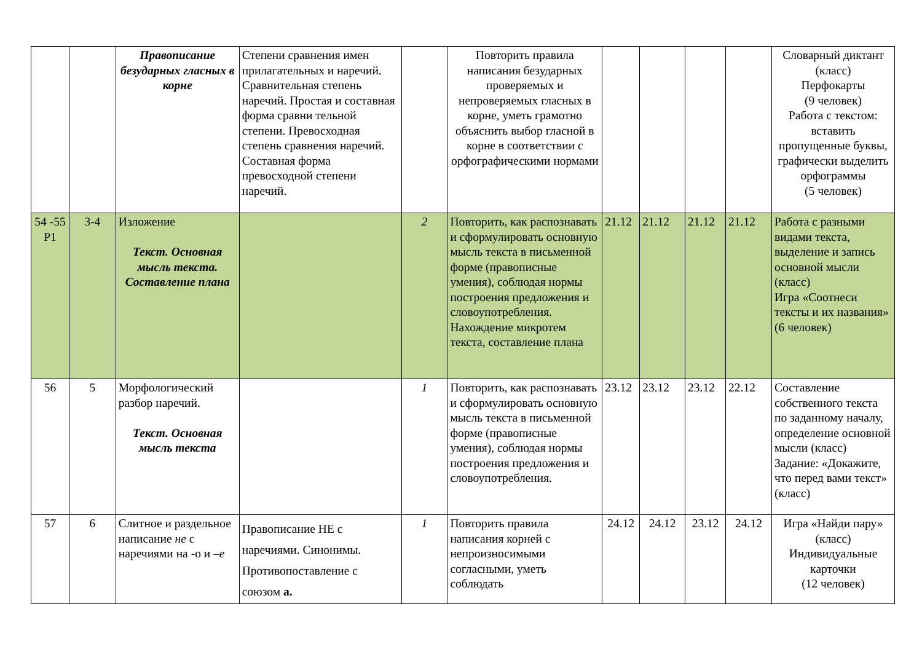| | | Правописание безударных гласных в корне | Степени сравнения имен прилагательных и наречий. Сравнительная степень наречий. Простая и составная форма сравни тельной степени. Превосходная степень сравнения наречий. Составная форма превосходной степени наречий. | | Повторить правила написания безударных проверяемых и непроверяемых гласных в корне, уметь грамотно объяснить выбор гласной в корне в соответствии с орфографическими нормами | | | | | Словарный диктант (класс) Перфокарты (9 человек) Работа с текстом: вставить пропущенные буквы, графически выделить орфограммы (5 человек) |
| 54 -55 Р1 | 3-4 | Изложение Текст. Основная мысль текста. Составление плана | | 2 | Повторить, как распознавать и сформулировать основную мысль текста в письменной форме (правописные умения), соблюдая нормы построения предложения и словоупотребления. Нахождение микротем текста, составление плана | 21.12 | 21.12 | 21.12 | 21.12 | Работа с разными видами текста, выделение и запись основной мысли (класс) Игра «Соотнеси тексты и их названия» (6 человек) |
| 56 | 5 | Морфологический разбор наречий. Текст. Основная мысль текста | | 1 | Повторить, как распознавать и сформулировать основную мысль текста в письменной форме (правописные умения), соблюдая нормы построения предложения и словоупотребления. | 23.12 | 23.12 | 23.12 | 22.12 | Составление собственного текста по заданному началу, определение основной мысли (класс) Задание: «Докажите, что перед вами текст» (класс) |
| 57 | 6 | Слитное и раздельное написание не с наречиями на -о и –е | Правописание НЕ с наречиями. Синонимы. Противопоставление с союзом а. | 1 | Повторить правила написания корней с непроизносимыми согласными, уметь соблюдать | 24.12 | 24.12 | 23.12 | 24.12 | Игра «Найди пару» (класс) Индивидуальные карточки (12 человек) |